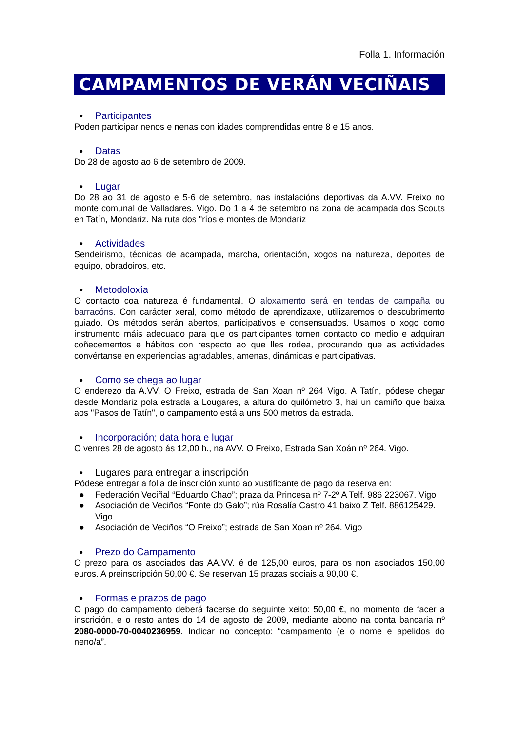Folla 1. Información
CAMPAMENTOS DE VERÁN VECIÑAIS
● Participantes
Poden participar nenos e nenas con idades comprendidas entre 8 e 15 anos.
● Datas
Do 28 de agosto ao 6 de setembro de 2009.
● Lugar
Do 28 ao 31 de agosto e 5-6 de setembro, nas instalacións deportivas da A.VV. Freixo no monte comunal de Valladares. Vigo. Do 1 a 4 de setembro na zona de acampada dos Scouts en Tatín, Mondariz. Na ruta dos "ríos e montes de Mondariz
● Actividades
Sendeirismo, técnicas de acampada, marcha, orientación, xogos na natureza, deportes de equipo, obradoiros, etc.
● Metodoloxía
O contacto coa natureza é fundamental. O aloxamento será en tendas de campaña ou barracóns. Con carácter xeral, como método de aprendizaxe, utilizaremos o descubrimento guiado. Os métodos serán abertos, participativos e consensuados. Usamos o xogo como instrumento máis adecuado para que os participantes tomen contacto co medio e adquiran coñecementos e hábitos con respecto ao que lles rodea, procurando que as actividades convértanse en experiencias agradables, amenas, dinámicas e participativas.
● Como se chega ao lugar
O enderezo da A.VV. O Freixo, estrada de San Xoan nº 264 Vigo. A Tatín, pódese chegar desde Mondariz pola estrada a Lougares, a altura do quilómetro 3, hai un camiño que baixa aos "Pasos de Tatín", o campamento está a uns 500 metros da estrada.
● Incorporación; data hora e lugar
O venres 28 de agosto ás 12,00 h., na AVV. O Freixo, Estrada San Xoán nº 264. Vigo.
● Lugares para entregar a inscripción
Pódese entregar a folla de inscrición xunto ao xustificante de pago da reserva en:
● Federación Veciñal “Eduardo Chao”; praza da Princesa nº 7-2º A Telf. 986 223067. Vigo
● Asociación de Veciños “Fonte do Galo”; rúa Rosalía Castro 41 baixo Z Telf. 886125429. Vigo
● Asociación de Veciños “O Freixo”; estrada de San Xoan nº 264. Vigo
● Prezo do Campamento
O prezo para os asociados das AA.VV. é de 125,00 euros, para os non asociados 150,00 euros. A preinscripción 50,00 €. Se reservan 15 prazas sociais a 90,00 €.
● Formas e prazos de pago
O pago do campamento deberá facerse do seguinte xeito: 50,00 €, no momento de facer a inscrición, e o resto antes do 14 de agosto de 2009, mediante abono na conta bancaria nº 2080-0000-70-0040236959. Indicar no concepto: “campamento (e o nome e apelidos do neno/a”.